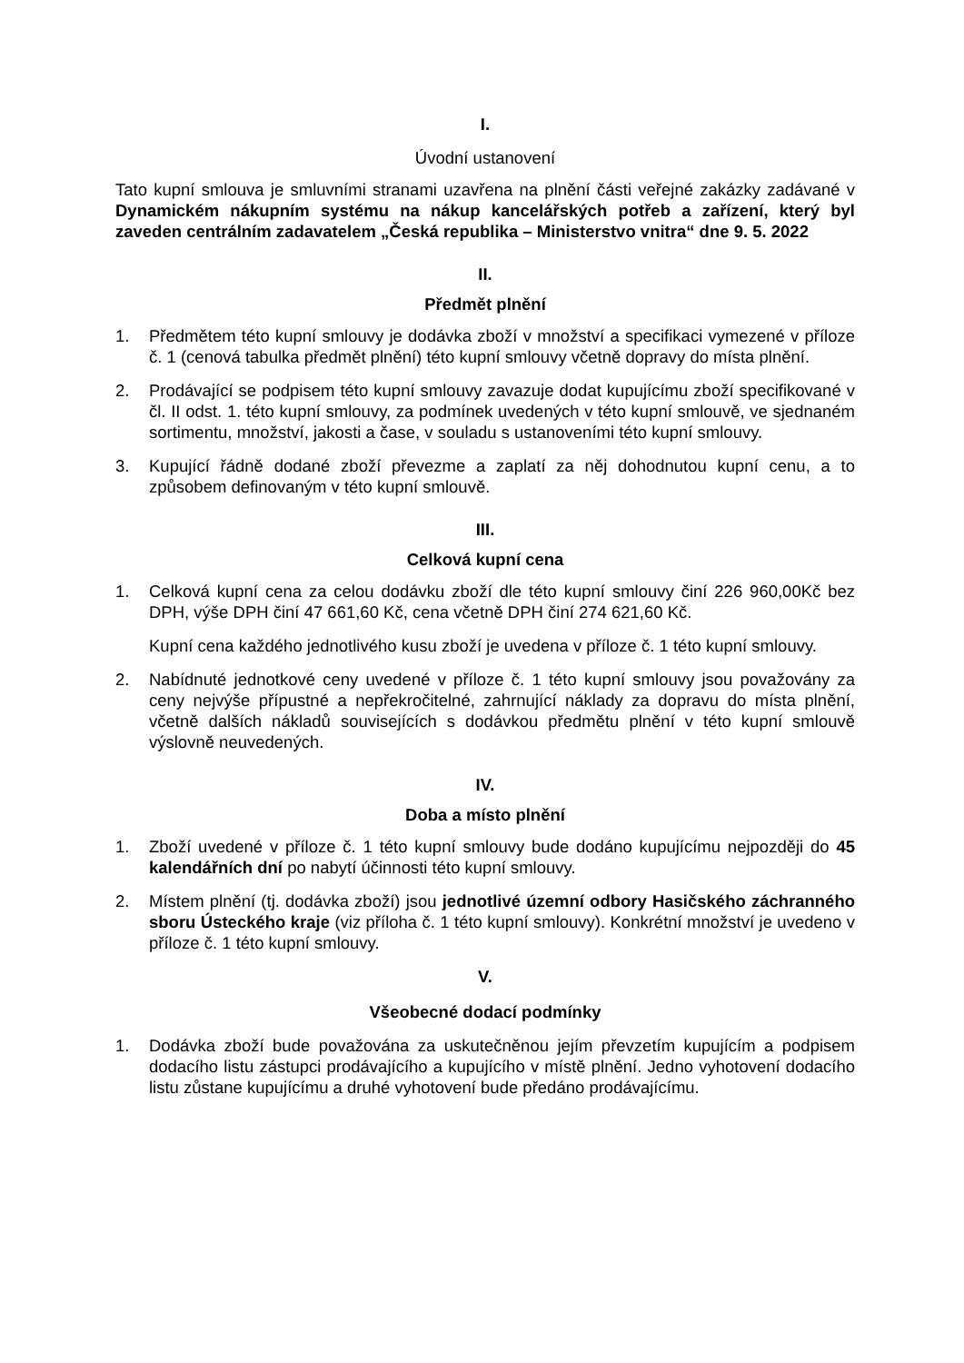I.
Úvodní ustanovení
Tato kupní smlouva je smluvními stranami uzavřena na plnění části veřejné zakázky zadávané v Dynamickém nákupním systému na nákup kancelářských potřeb a zařízení, který byl zaveden centrálním zadavatelem „Česká republika – Ministerstvo vnitra“ dne 9. 5. 2022
II.
Předmět plnění
1. Předmětem této kupní smlouvy je dodávka zboží v množství a specifikaci vymezené v příloze č. 1 (cenová tabulka předmět plnění) této kupní smlouvy včetně dopravy do místa plnění.
2. Prodávající se podpisem této kupní smlouvy zavazuje dodat kupujícímu zboží specifikované v čl. II odst. 1. této kupní smlouvy, za podmínek uvedených v této kupní smlouvě, ve sjednaném sortimentu, množství, jakosti a čase, v souladu s ustanoveními této kupní smlouvy.
3. Kupující řádně dodané zboží převezme a zaplatí za něj dohodnutou kupní cenu, a to způsobem definovaným v této kupní smlouvě.
III.
Celková kupní cena
1. Celková kupní cena za celou dodávku zboží dle této kupní smlouvy činí 226 960,00Kč bez DPH, výše DPH činí 47 661,60 Kč, cena včetně DPH činí 274 621,60 Kč.
Kupní cena každého jednotlivého kusu zboží je uvedena v příloze č. 1 této kupní smlouvy.
2. Nabídnuté jednotkové ceny uvedené v příloze č. 1 této kupní smlouvy jsou považovány za ceny nejvýše přípustné a nepřekročitelné, zahrnující náklady za dopravu do místa plnění, včetně dalších nákladů souvisejících s dodávkou předmětu plnění v této kupní smlouvě výslovně neuvedených.
IV.
Doba a místo plnění
1. Zboží uvedené v příloze č. 1 této kupní smlouvy bude dodáno kupujícímu nejpozději do 45 kalendářních dní po nabytí účinnosti této kupní smlouvy.
2. Místem plnění (tj. dodávka zboží) jsou jednotlivé územní odbory Hasičského záchranného sboru Ústeckého kraje (viz příloha č. 1 této kupní smlouvy). Konkrétní množství je uvedeno v příloze č. 1 této kupní smlouvy.
V.
Všeobecné dodací podmínky
1. Dodávka zboží bude považována za uskutečněnou jejím převzetím kupujícím a podpisem dodacího listu zástupci prodávajícího a kupujícího v místě plnění. Jedno vyhotovení dodacího listu zůstane kupujícímu a druhé vyhotovení bude předáno prodávajícímu.